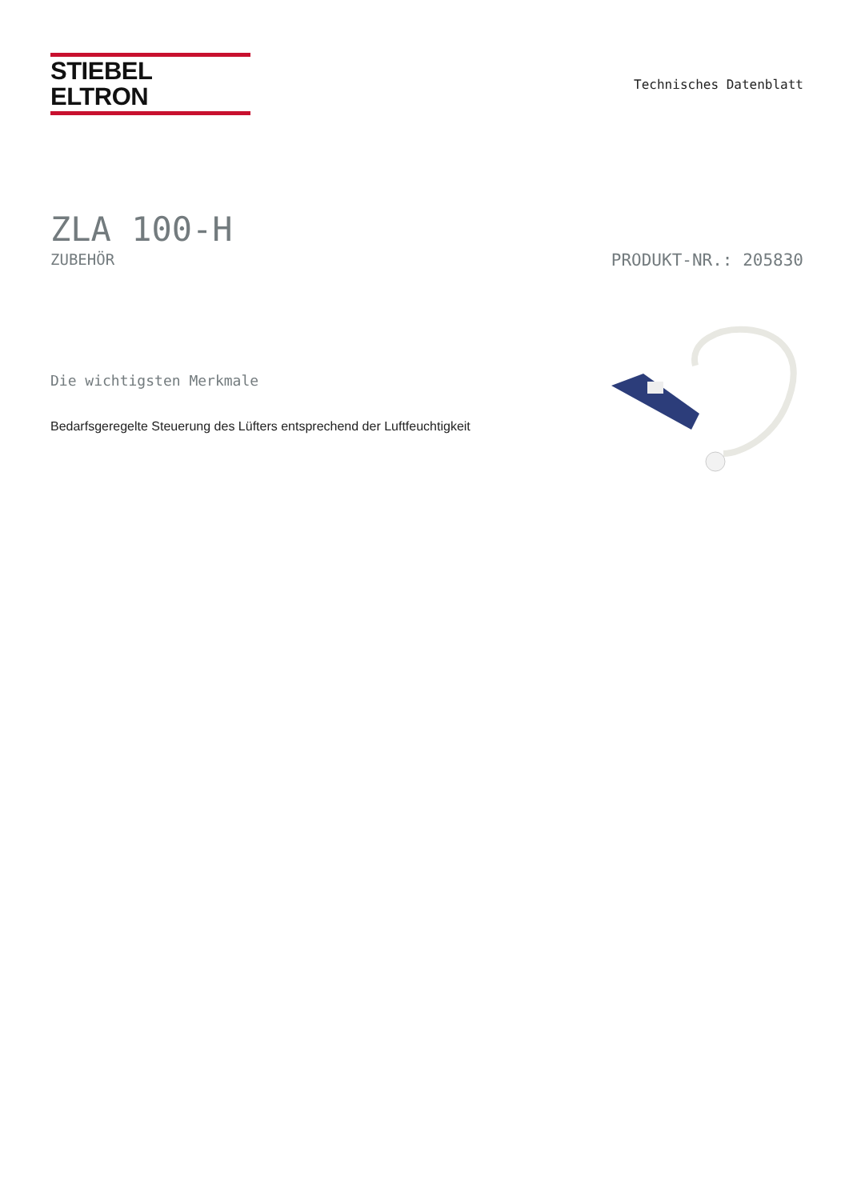STIEBEL ELTRON
Technisches Datenblatt
ZLA 100-H
ZUBEHÖR PRODUKT-NR.: 205830
Die wichtigsten Merkmale
Bedarfsgeregelte Steuerung des Lüfters entsprechend der Luftfeuchtigkeit